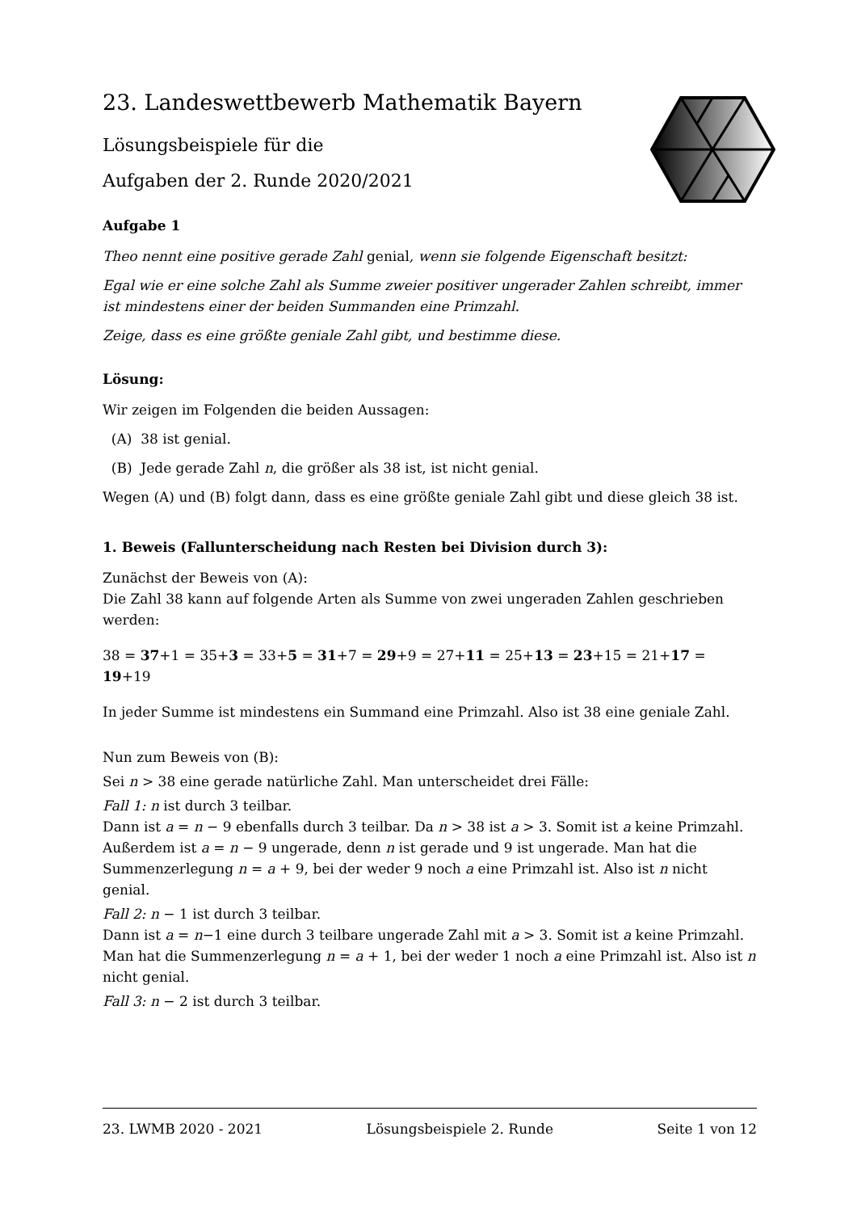23. Landeswettbewerb Mathematik Bayern
Lösungsbeispiele für die
Aufgaben der 2. Runde 2020/2021
Aufgabe 1
Theo nennt eine positive gerade Zahl genial, wenn sie folgende Eigenschaft besitzt:
Egal wie er eine solche Zahl als Summe zweier positiver ungerader Zahlen schreibt, immer ist mindestens einer der beiden Summanden eine Primzahl.
Zeige, dass es eine größte geniale Zahl gibt, und bestimme diese.
Lösung:
Wir zeigen im Folgenden die beiden Aussagen:
(A) 38 ist genial.
(B) Jede gerade Zahl n, die größer als 38 ist, ist nicht genial.
Wegen (A) und (B) folgt dann, dass es eine größte geniale Zahl gibt und diese gleich 38 ist.
1. Beweis (Fallunterscheidung nach Resten bei Division durch 3):
Zunächst der Beweis von (A):
Die Zahl 38 kann auf folgende Arten als Summe von zwei ungeraden Zahlen geschrieben werden:
38 = 37+1 = 35+3 = 33+5 = 31+7 = 29+9 = 27+11 = 25+13 = 23+15 = 21+17 = 19+19
In jeder Summe ist mindestens ein Summand eine Primzahl. Also ist 38 eine geniale Zahl.
Nun zum Beweis von (B):
Sei n > 38 eine gerade natürliche Zahl. Man unterscheidet drei Fälle:
Fall 1: n ist durch 3 teilbar.
Dann ist a = n − 9 ebenfalls durch 3 teilbar. Da n > 38 ist a > 3. Somit ist a keine Primzahl. Außerdem ist a = n − 9 ungerade, denn n ist gerade und 9 ist ungerade. Man hat die Summenzerlegung n = a + 9, bei der weder 9 noch a eine Primzahl ist. Also ist n nicht genial.
Fall 2: n − 1 ist durch 3 teilbar.
Dann ist a = n−1 eine durch 3 teilbare ungerade Zahl mit a > 3. Somit ist a keine Primzahl. Man hat die Summenzerlegung n = a + 1, bei der weder 1 noch a eine Primzahl ist. Also ist n nicht genial.
Fall 3: n − 2 ist durch 3 teilbar.
23. LWMB 2020 - 2021 Lösungsbeispiele 2. Runde Seite 1 von 12